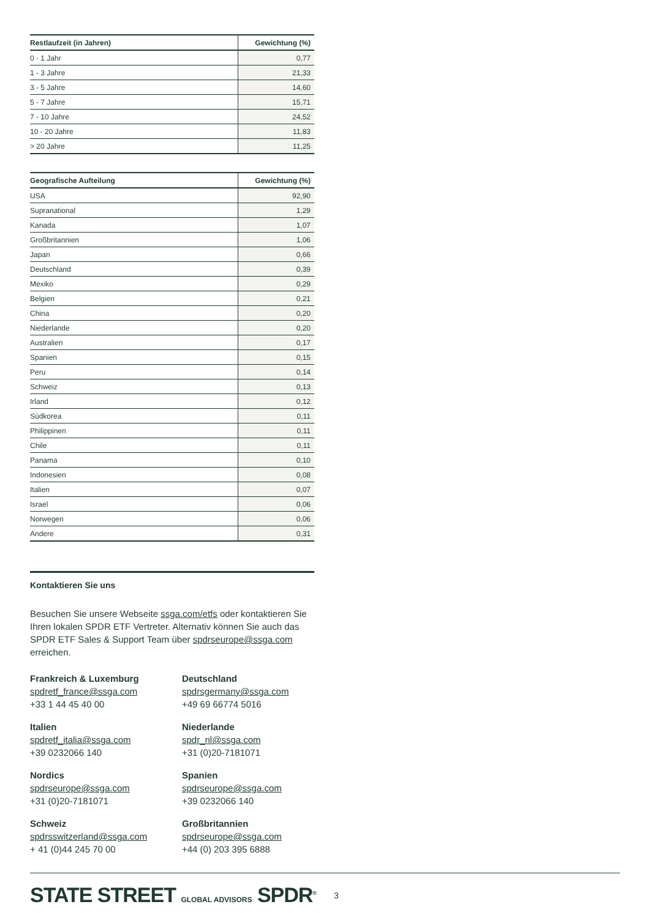| Restlaufzeit (in Jahren) | Gewichtung (%) |
| --- | --- |
| 0 - 1 Jahr | 0,77 |
| 1 - 3 Jahre | 21,33 |
| 3 - 5 Jahre | 14,60 |
| 5 - 7 Jahre | 15,71 |
| 7 - 10 Jahre | 24,52 |
| 10 - 20 Jahre | 11,83 |
| > 20 Jahre | 11,25 |
| Geografische Aufteilung | Gewichtung (%) |
| --- | --- |
| USA | 92,90 |
| Supranational | 1,29 |
| Kanada | 1,07 |
| Großbritannien | 1,06 |
| Japan | 0,66 |
| Deutschland | 0,39 |
| Mexiko | 0,29 |
| Belgien | 0,21 |
| China | 0,20 |
| Niederlande | 0,20 |
| Australien | 0,17 |
| Spanien | 0,15 |
| Peru | 0,14 |
| Schweiz | 0,13 |
| Irland | 0,12 |
| Südkorea | 0,11 |
| Philippinen | 0,11 |
| Chile | 0,11 |
| Panama | 0,10 |
| Indonesien | 0,08 |
| Italien | 0,07 |
| Israel | 0,06 |
| Norwegen | 0,06 |
| Andere | 0,31 |
Kontaktieren Sie uns
Besuchen Sie unsere Webseite ssga.com/etfs oder kontaktieren Sie Ihren lokalen SPDR ETF Vertreter. Alternativ können Sie auch das SPDR ETF Sales & Support Team über spdrseurope@ssga.com erreichen.
Frankreich & Luxemburg
spdretf_france@ssga.com
+33 1 44 45 40 00
Deutschland
spdrsgermany@ssga.com
+49 69 66774 5016
Italien
spdretf_italia@ssga.com
+39 0232066 140
Niederlande
spdr_nl@ssga.com
+31 (0)20-7181071
Nordics
spdrseurope@ssga.com
+31 (0)20-7181071
Spanien
spdrseurope@ssga.com
+39 0232066 140
Schweiz
spdrsswitzerland@ssga.com
+ 41 (0)44 245 70 00
Großbritannien
spdrseurope@ssga.com
+44 (0) 203 395 6888
STATE STREET GLOBAL ADVISORS SPDR<sup>®</sup>
3